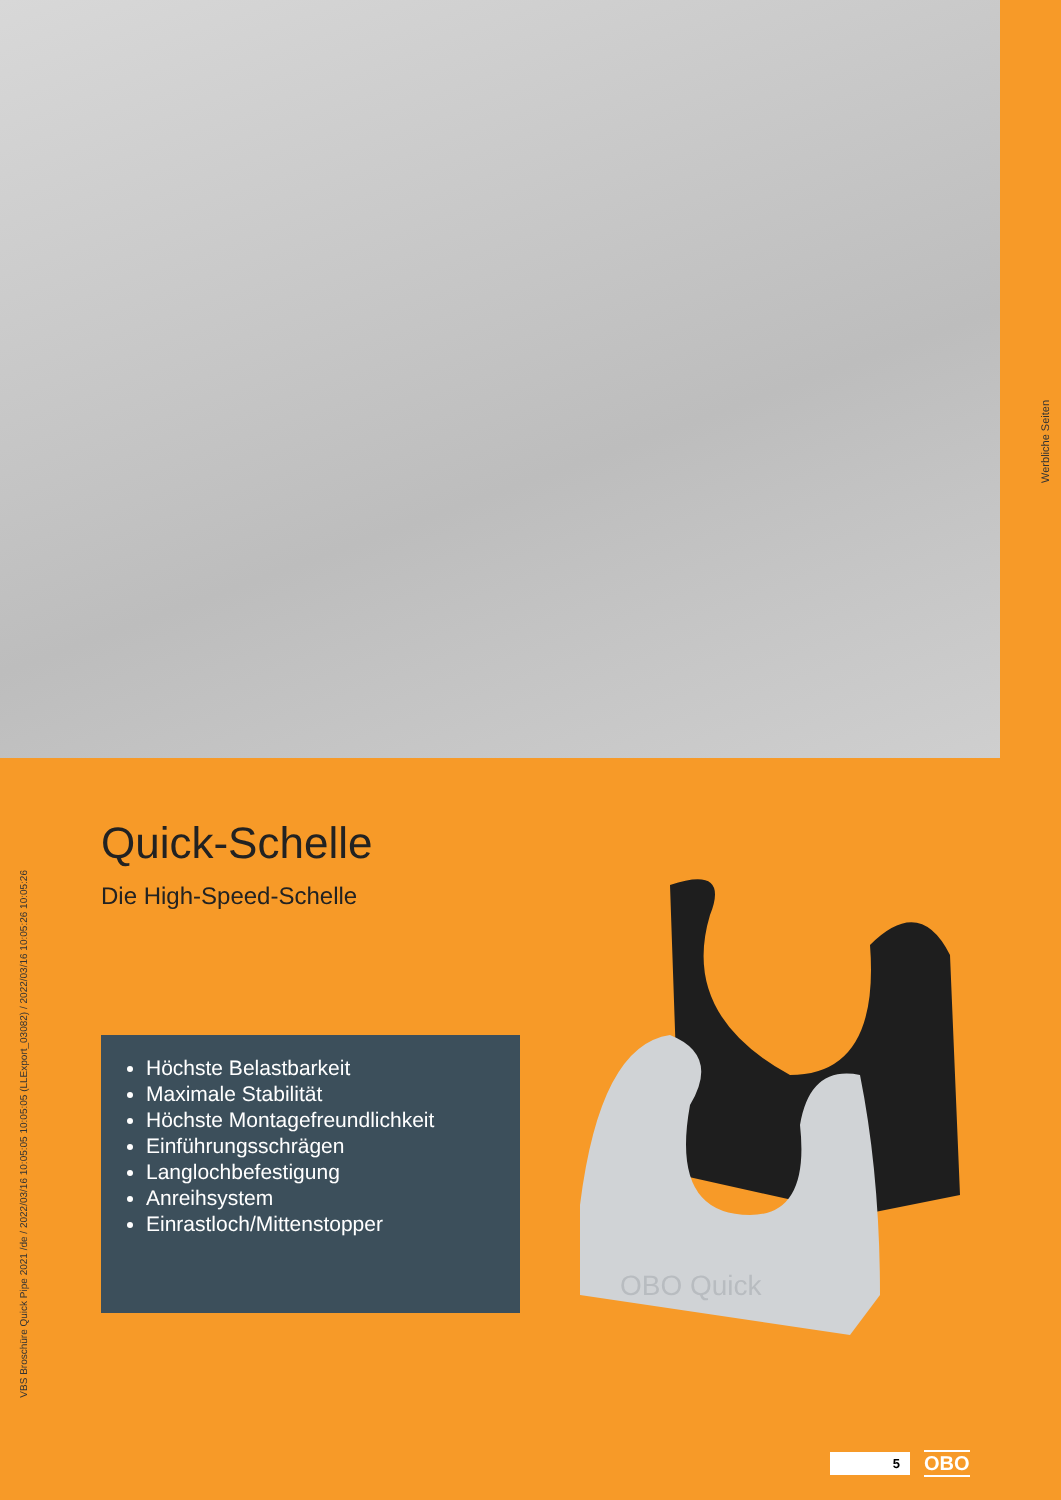Werbliche Seiten
VBS Broschüre Quick Pipe 2021 /de / 2022/03/16 10:05:05 10:05:05 (LLExport_03082) / 2022/03/16 10:05:26 10:05:26
Quick-Schelle
Die High-Speed-Schelle
Höchste Belastbarkeit
Maximale Stabilität
Höchste Montagefreundlichkeit
Einführungsschrägen
Langlochbefestigung
Anreihsystem
Einrastloch/Mittenstopper
OBO Quick
5
OBO